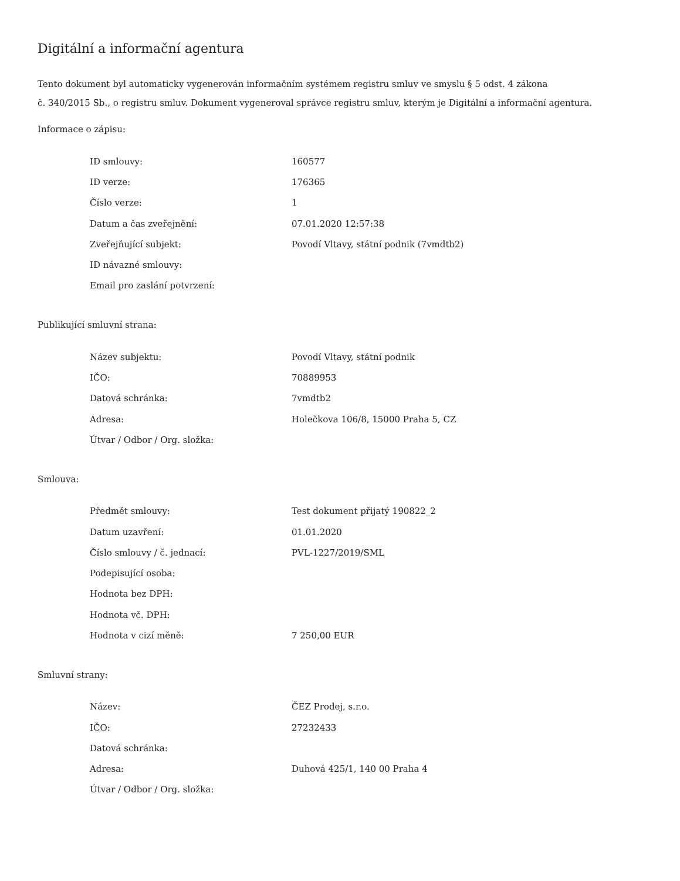Digitální a informační agentura
Tento dokument byl automaticky vygenerován informačním systémem registru smluv ve smyslu § 5 odst. 4 zákona
č. 340/2015 Sb., o registru smluv. Dokument vygeneroval správce registru smluv, kterým je Digitální a informační agentura.
Informace o zápisu:
| ID smlouvy: | 160577 |
| ID verze: | 176365 |
| Číslo verze: | 1 |
| Datum a čas zveřejnění: | 07.01.2020 12:57:38 |
| Zveřejňující subjekt: | Povodí Vltavy, státní podnik (7vmdtb2) |
| ID návazné smlouvy: | |
| Email pro zaslání potvrzení: | |
Publikující smluvní strana:
| Název subjektu: | Povodí Vltavy, státní podnik |
| IČO: | 70889953 |
| Datová schránka: | 7vmdtb2 |
| Adresa: | Holečkova 106/8, 15000 Praha 5, CZ |
| Útvar / Odbor / Org. složka: | |
Smlouva:
| Předmět smlouvy: | Test dokument přijatý 190822_2 |
| Datum uzavření: | 01.01.2020 |
| Číslo smlouvy / č. jednací: | PVL-1227/2019/SML |
| Podepisující osoba: | |
| Hodnota bez DPH: | |
| Hodnota vč. DPH: | |
| Hodnota v cizí měně: | 7 250,00 EUR |
Smluvní strany:
| Název: | ČEZ Prodej, s.r.o. |
| IČO: | 27232433 |
| Datová schránka: | |
| Adresa: | Duhová 425/1, 140 00 Praha 4 |
| Útvar / Odbor / Org. složka: | |